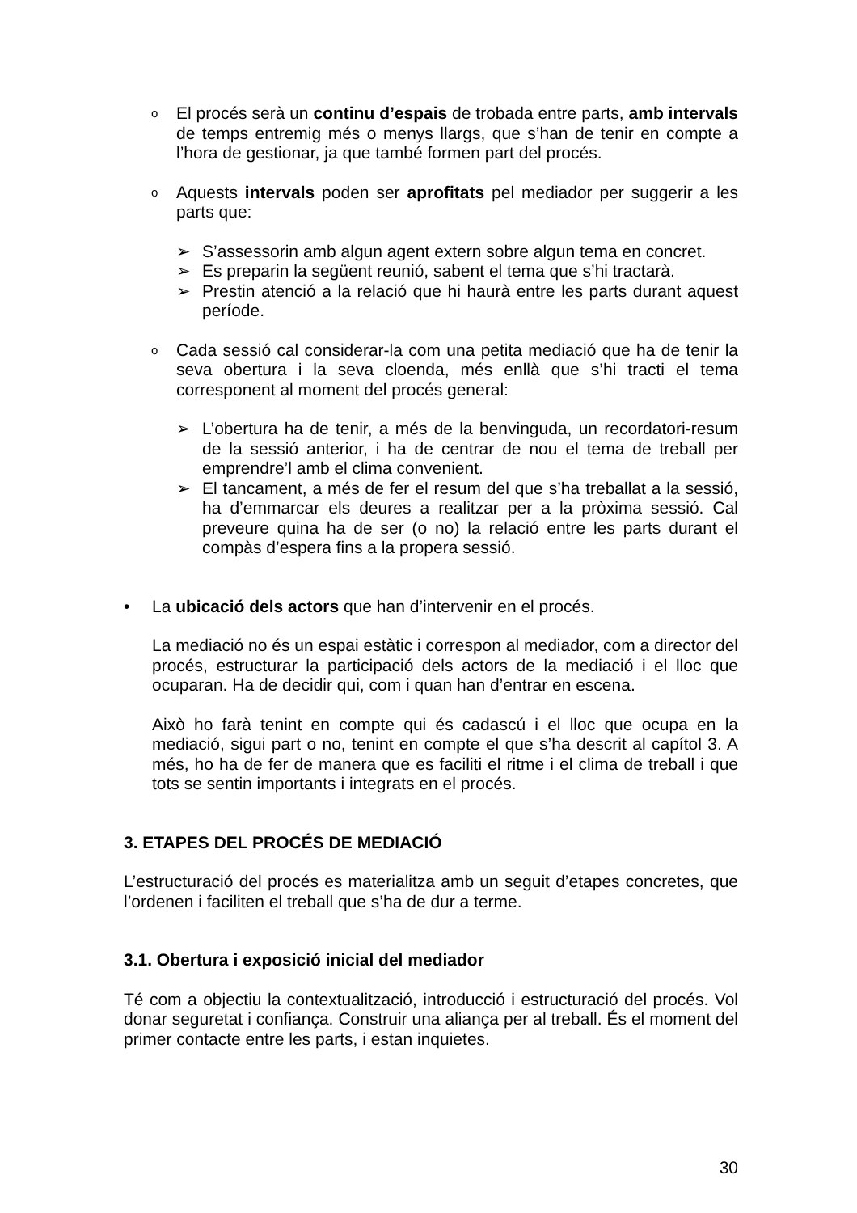o
El procés serà un continu d’espais de trobada entre parts, amb intervals de temps entremig més o menys llargs, que s’han de tenir en compte a l’hora de gestionar, ja que també formen part del procés.
o
Aquests intervals poden ser aprofitats pel mediador per suggerir a les parts que:
➢ S’assessorin amb algun agent extern sobre algun tema en concret.
➢ Es preparin la següent reunió, sabent el tema que s’hi tractarà.
➢ Prestin atenció a la relació que hi haurà entre les parts durant aquest període.
o
Cada sessió cal considerar-la com una petita mediació que ha de tenir la seva obertura i la seva cloenda, més enllà que s’hi tracti el tema corresponent al moment del procés general:
➢ L’obertura ha de tenir, a més de la benvinguda, un recordatori-resum de la sessió anterior, i ha de centrar de nou el tema de treball per emprendre’l amb el clima convenient.
➢ El tancament, a més de fer el resum del que s’ha treballat a la sessió, ha d’emmarcar els deures a realitzar per a la pròxima sessió. Cal preveure quina ha de ser (o no) la relació entre les parts durant el compàs d’espera fins a la propera sessió.
• La ubicació dels actors que han d’intervenir en el procés.
La mediació no és un espai estàtic i correspon al mediador, com a director del procés, estructurar la participació dels actors de la mediació i el lloc que ocuparan. Ha de decidir qui, com i quan han d’entrar en escena.
Això ho farà tenint en compte qui és cadascú i el lloc que ocupa en la mediació, sigui part o no, tenint en compte el que s’ha descrit al capítol 3. A més, ho ha de fer de manera que es faciliti el ritme i el clima de treball i que tots se sentin importants i integrats en el procés.
3. ETAPES DEL PROCÉS DE MEDIACIÓ
L’estructuració del procés es materialitza amb un seguit d’etapes concretes, que l’ordenen i faciliten el treball que s’ha de dur a terme.
3.1. Obertura i exposició inicial del mediador
Té com a objectiu la contextualització, introducció i estructuració del procés. Vol donar seguretat i confiança. Construir una aliança per al treball. És el moment del primer contacte entre les parts, i estan inquietes.
30